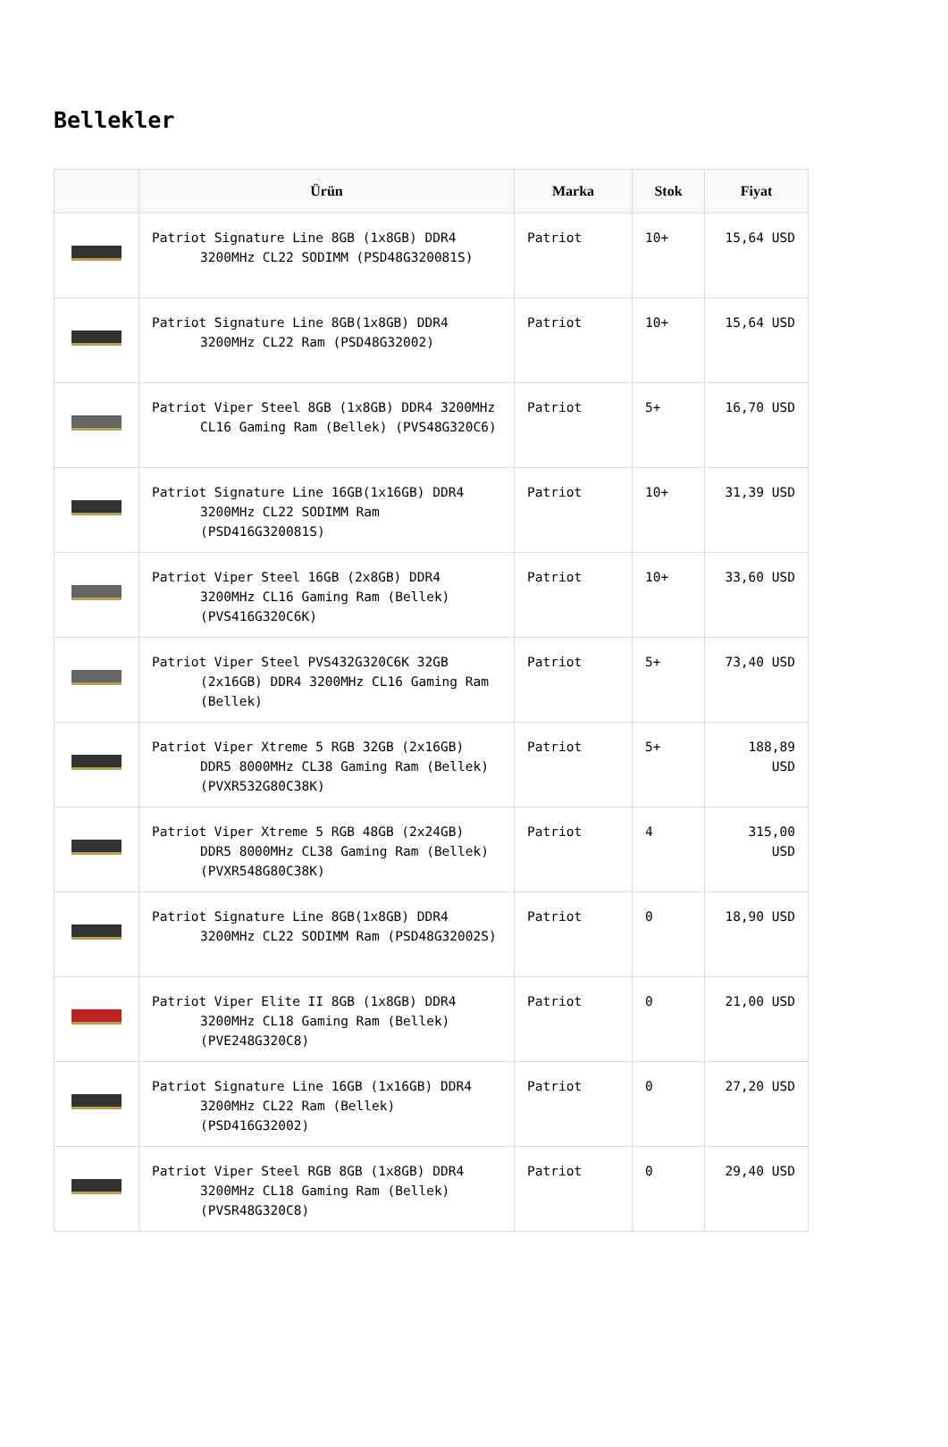Bellekler
| | Ürün | Marka | Stok | Fiyat |
| --- | --- | --- | --- | --- |
| | Patriot Signature Line 8GB (1x8GB) DDR4 3200MHz CL22 SODIMM (PSD48G320081S) | Patriot | 10+ | 15,64 USD |
| | Patriot Signature Line 8GB(1x8GB) DDR4 3200MHz CL22 Ram (PSD48G32002) | Patriot | 10+ | 15,64 USD |
| | Patriot Viper Steel 8GB (1x8GB) DDR4 3200MHz CL16 Gaming Ram (Bellek) (PVS48G320C6) | Patriot | 5+ | 16,70 USD |
| | Patriot Signature Line 16GB(1x16GB) DDR4 3200MHz CL22 SODIMM Ram (PSD416G320081S) | Patriot | 10+ | 31,39 USD |
| | Patriot Viper Steel 16GB (2x8GB) DDR4 3200MHz CL16 Gaming Ram (Bellek) (PVS416G320C6K) | Patriot | 10+ | 33,60 USD |
| | Patriot Viper Steel PVS432G320C6K 32GB (2x16GB) DDR4 3200MHz CL16 Gaming Ram (Bellek) | Patriot | 5+ | 73,40 USD |
| | Patriot Viper Xtreme 5 RGB 32GB (2x16GB) DDR5 8000MHz CL38 Gaming Ram (Bellek) (PVXR532G80C38K) | Patriot | 5+ | 188,89 USD |
| | Patriot Viper Xtreme 5 RGB 48GB (2x24GB) DDR5 8000MHz CL38 Gaming Ram (Bellek) (PVXR548G80C38K) | Patriot | 4 | 315,00 USD |
| | Patriot Signature Line 8GB(1x8GB) DDR4 3200MHz CL22 SODIMM Ram (PSD48G32002S) | Patriot | 0 | 18,90 USD |
| | Patriot Viper Elite II 8GB (1x8GB) DDR4 3200MHz CL18 Gaming Ram (Bellek) (PVE248G320C8) | Patriot | 0 | 21,00 USD |
| | Patriot Signature Line 16GB (1x16GB) DDR4 3200MHz CL22 Ram (Bellek) (PSD416G32002) | Patriot | 0 | 27,20 USD |
| | Patriot Viper Steel RGB 8GB (1x8GB) DDR4 3200MHz CL18 Gaming Ram (Bellek) (PVSR48G320C8) | Patriot | 0 | 29,40 USD |